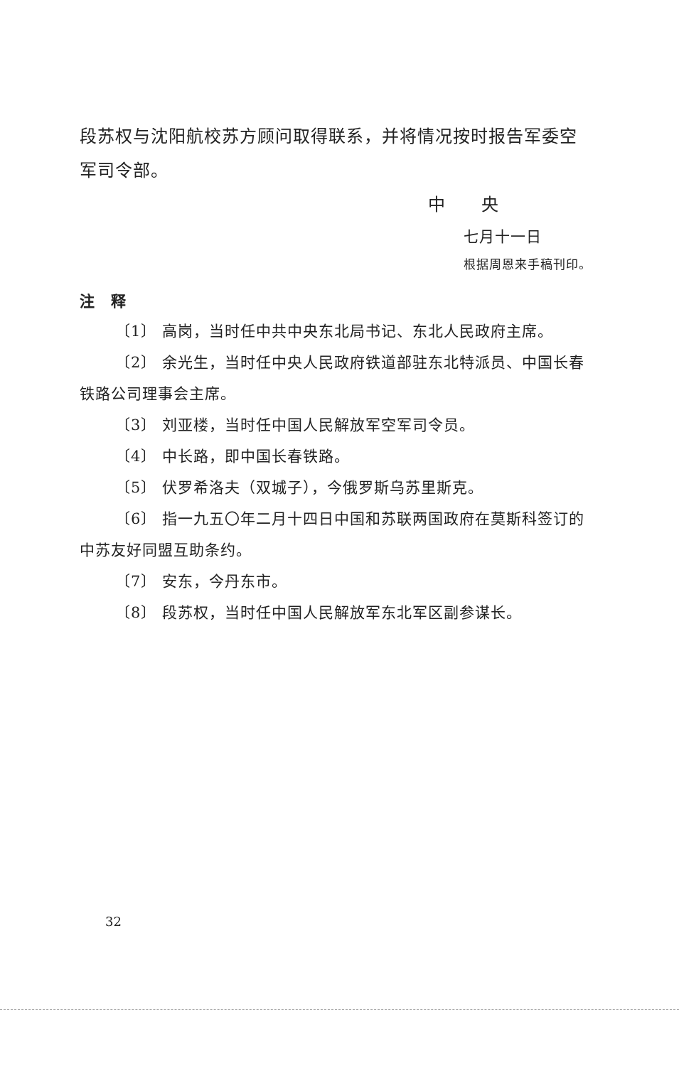段苏权与沈阳航校苏方顾问取得联系，并将情况按时报告军委空军司令部。
中　　央
七月十一日
根据周恩来手稿刊印。
注　释
〔1〕 高岗，当时任中共中央东北局书记、东北人民政府主席。
〔2〕 余光生，当时任中央人民政府铁道部驻东北特派员、中国长春铁路公司理事会主席。
〔3〕 刘亚楼，当时任中国人民解放军空军司令员。
〔4〕 中长路，即中国长春铁路。
〔5〕 伏罗希洛夫（双城子），今俄罗斯乌苏里斯克。
〔6〕 指一九五〇年二月十四日中国和苏联两国政府在莫斯科签订的中苏友好同盟互助条约。
〔7〕 安东，今丹东市。
〔8〕 段苏权，当时任中国人民解放军东北军区副参谋长。
32